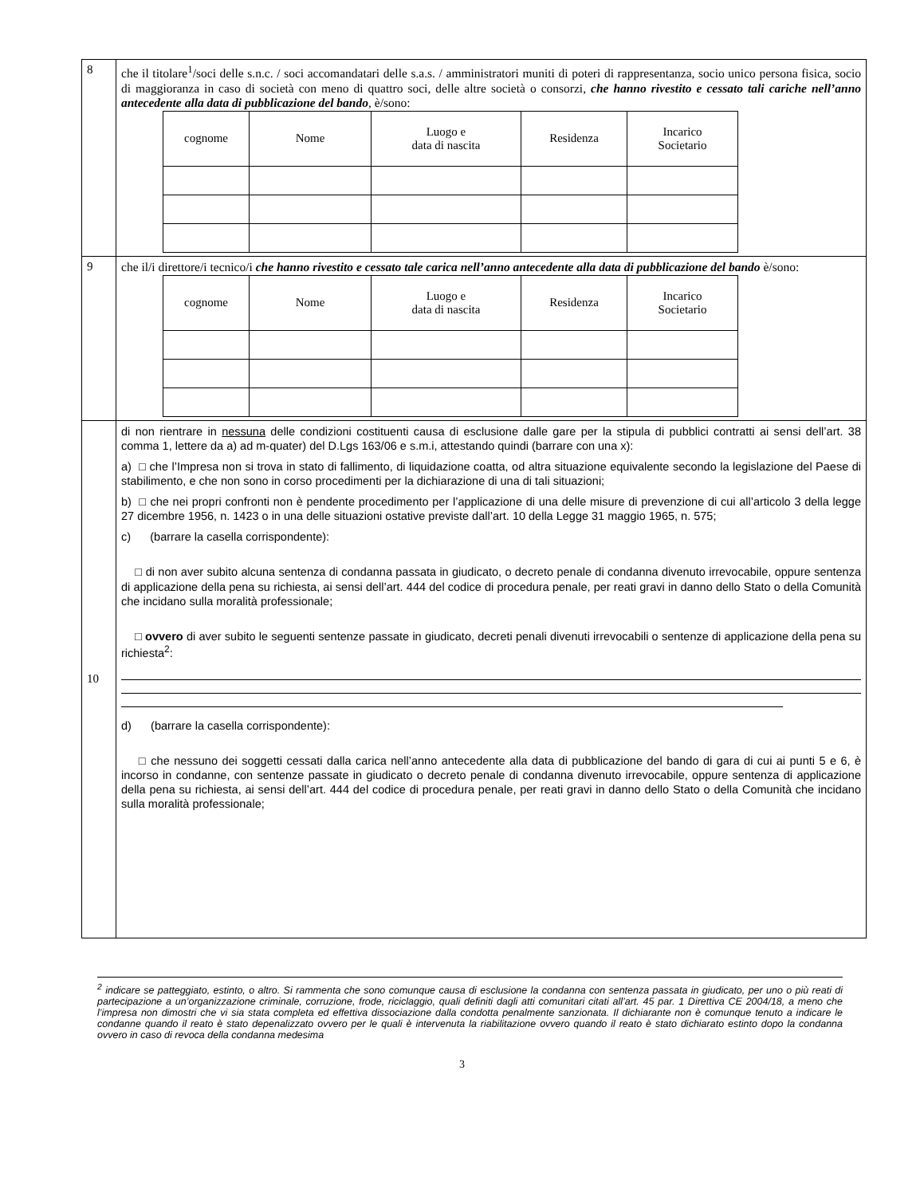| 8 | che il titolare<sup>1</sup>/soci delle s.n.c. / soci accomandatari delle s.a.s. / amministratori muniti di poteri di rappresentanza, socio unico persona fisica, socio di maggioranza in caso di società con meno di quattro soci, delle altre società o consorzi, che hanno rivestito e cessato tali cariche nell’anno antecedente alla data di pubblicazione del bando , è/sono: / cognome / Nome / Luogo e data di nascita / Residenza / Incarico Societario / / --- / --- / --- / --- / --- / |
| 9 | che il/i direttore/i tecnico/i che hanno rivestito e cessato tale carica nell’anno antecedente alla data di pubblicazione del bando è/sono: / cognome / Nome / Luogo e data di nascita / Residenza / Incarico Societario / / --- / --- / --- / --- / --- / |
| 10 | di non rientrare in nessuna delle condizioni costituenti causa di esclusione dalle gare per la stipula di pubblici contratti ai sensi dell’art. 38 comma 1, lettere da a) ad m-quater) del D.Lgs 163/06 e s.m.i, attestando quindi (barrare con una x): a) □ che l’Impresa non si trova in stato di fallimento, di liquidazione coatta, od altra situazione equivalente secondo la legislazione del Paese di stabilimento, e che non sono in corso procedimenti per la dichiarazione di una di tali situazioni; b) □ che nei propri confronti non è pendente procedimento per l’applicazione di una delle misure di prevenzione di cui all’articolo 3 della legge 27 dicembre 1956, n. 1423 o in una delle situazioni ostative previste dall’art. 10 della Legge 31 maggio 1965, n. 575; c) (barrare la casella corrispondente): □ di non aver subito alcuna sentenza di condanna passata in giudicato, o decreto penale di condanna divenuto irrevocabile, oppure sentenza di applicazione della pena su richiesta, ai sensi dell’art. 444 del codice di procedura penale, per reati gravi in danno dello Stato o della Comunità che incidano sulla moralità professionale; □ ovvero di aver subito le seguenti sentenze passate in giudicato, decreti penali divenuti irrevocabili o sentenze di applicazione della pena su richiesta<sup>2</sup>: d) (barrare la casella corrispondente): □ che nessuno dei soggetti cessati dalla carica nell’anno antecedente alla data di pubblicazione del bando di gara di cui ai punti 5 e 6, è incorso in condanne, con sentenze passate in giudicato o decreto penale di condanna divenuto irrevocabile, oppure sentenza di applicazione della pena su richiesta, ai sensi dell’art. 444 del codice di procedura penale, per reati gravi in danno dello Stato o della Comunità che incidano sulla moralità professionale; |
<sup>2</sup> indicare se patteggiato, estinto, o altro. Si rammenta che sono comunque causa di esclusione la condanna con sentenza passata in giudicato, per uno o più reati di partecipazione a un’organizzazione criminale, corruzione, frode, riciclaggio, quali definiti dagli atti comunitari citati all’art. 45 par. 1 Direttiva CE 2004/18, a meno che l’impresa non dimostri che vi sia stata completa ed effettiva dissociazione dalla condotta penalmente sanzionata. Il dichiarante non è comunque tenuto a indicare le condanne quando il reato è stato depenalizzato ovvero per le quali è intervenuta la riabilitazione ovvero quando il reato è stato dichiarato estinto dopo la condanna ovvero in caso di revoca della condanna medesima
3